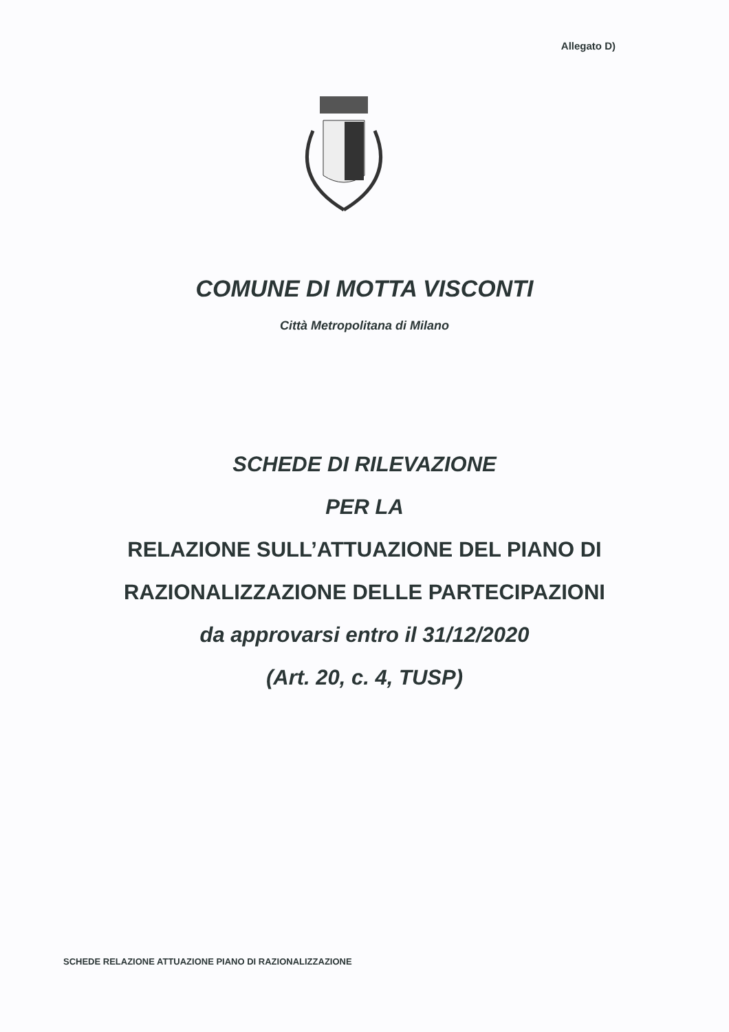Allegato D)
COMUNE DI MOTTA VISCONTI
Città Metropolitana di Milano
SCHEDE DI RILEVAZIONE
PER LA
RELAZIONE SULL’ATTUAZIONE DEL PIANO DI
RAZIONALIZZAZIONE DELLE PARTECIPAZIONI
da approvarsi entro il 31/12/2020
(Art. 20, c. 4, TUSP)
SCHEDE RELAZIONE ATTUAZIONE PIANO DI RAZIONALIZZAZIONE